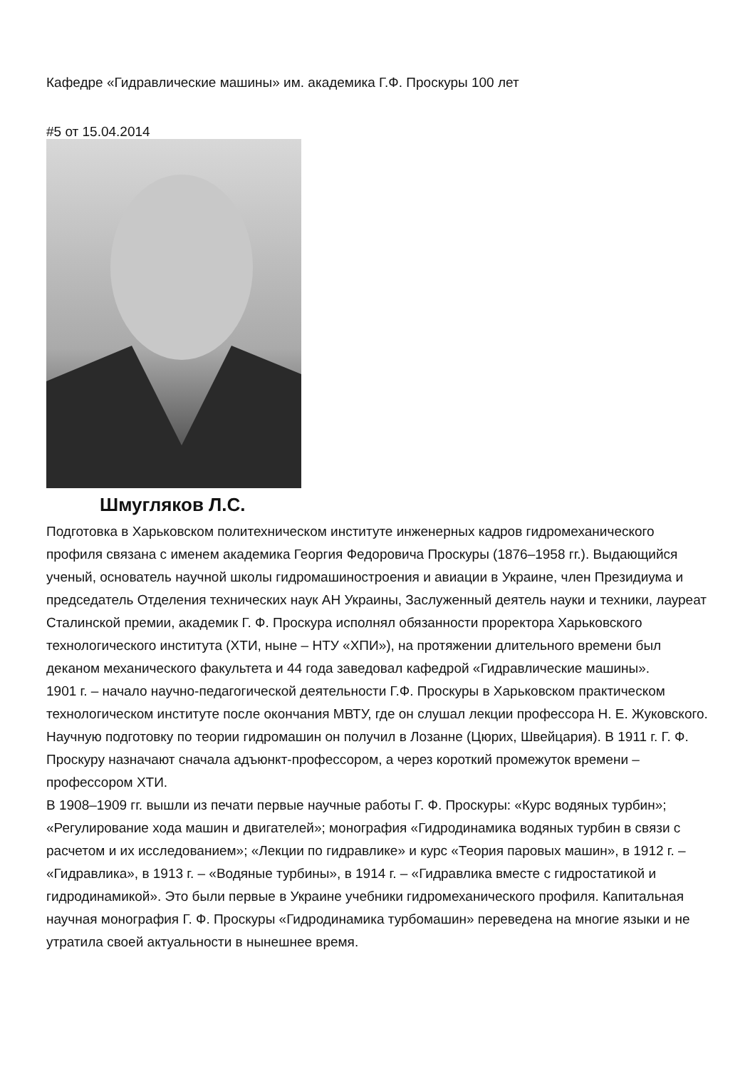Кафедре «Гидравлические машины» им. академика Г.Ф. Проскуры 100 лет
#5 от 15.04.2014
Шмугляков Л.С.
Подготовка в Харьковском политехническом институте инженерных кадров гидромеханического профиля связана с именем академика Георгия Федоровича Проскуры (1876–1958 гг.). Выдающийся ученый, основатель научной школы гидромашиностроения и авиации в Украине, член Президиума и председатель Отделения технических наук АН Украины, Заслуженный деятель науки и техники, лауреат Сталинской премии, академик Г. Ф. Проскура исполнял обязанности проректора Харьковского технологического института (ХТИ, ныне – НТУ «ХПИ»), на протяжении длительного времени был деканом механического факультета и 44 года заведовал кафедрой «Гидравлические машины».
1901 г. – начало научно-педагогической деятельности Г.Ф. Проскуры в Харьковском практическом технологическом институте после окончания МВТУ, где он слушал лекции профессора Н. Е. Жуковского. Научную подготовку по теории гидромашин он получил в Лозанне (Цюрих, Швейцария). В 1911 г. Г. Ф. Проскуру назначают сначала адъюнкт-профессором, а через короткий промежуток времени – профессором ХТИ.
В 1908–1909 гг. вышли из печати первые научные работы Г. Ф. Проскуры: «Курс водяных турбин»; «Регулирование хода машин и двигателей»; монография «Гидродинамика водяных турбин в связи с расчетом и их исследованием»; «Лекции по гидравлике» и курс «Теория паровых машин», в 1912 г. – «Гидравлика», в 1913 г. – «Водяные турбины», в 1914 г. – «Гидравлика вместе с гидростатикой и гидродинамикой». Это были первые в Украине учебники гидромеханического профиля. Капитальная научная монография Г. Ф. Проскуры «Гидродинамика турбомашин» переведена на многие языки и не утратила своей актуальности в нынешнее время.